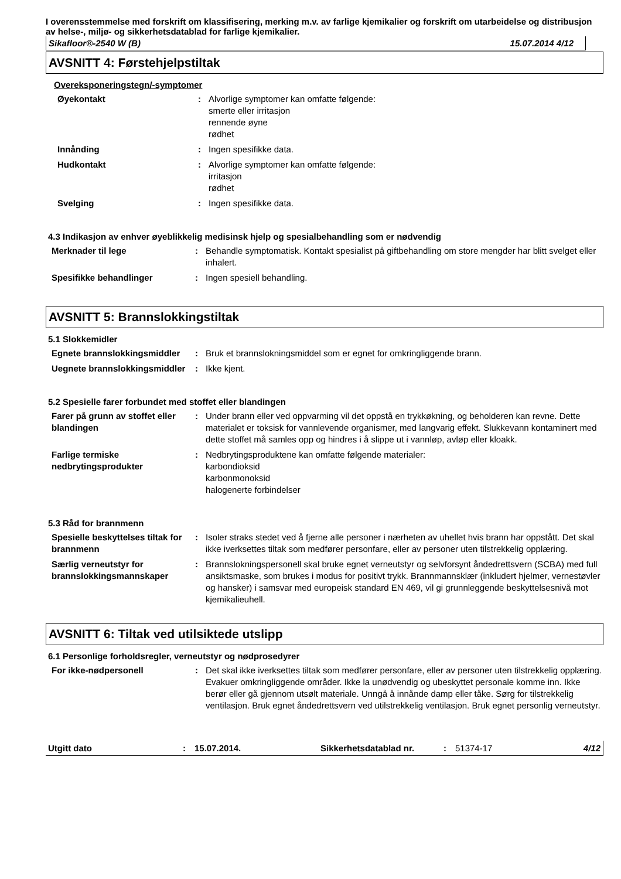I overensstemmelse med forskrift om klassifisering, merking m.v. av farlige kjemikalier og forskrift om utarbeidelse og distribusjon av helse-, miljø- og sikkerhetsdatablad for farlige kjemikalier.
Sikafloor®-2540 W (B) 15.07.2014 4/12
AVSNITT 4: Førstehjelpstiltak
Overeksponeringstegn/-symptomer
Øyekontakt : Alvorlige symptomer kan omfatte følgende:
smerte eller irritasjon
rennende øyne
rødhet
Innånding : Ingen spesifikke data.
Hudkontakt : Alvorlige symptomer kan omfatte følgende:
irritasjon
rødhet
Svelging : Ingen spesifikke data.
4.3 Indikasjon av enhver øyeblikkelig medisinsk hjelp og spesialbehandling som er nødvendig
Merknader til lege : Behandle symptomatisk. Kontakt spesialist på giftbehandling om store mengder har blitt svelget eller inhalert.
Spesifikke behandlinger : Ingen spesiell behandling.
AVSNITT 5: Brannslokkingstiltak
5.1 Slokkemidler
Egnete brannslokkingsmiddler
: Bruk et brannslokningsmiddel som er egnet for omkringliggende brann.
Uegnete brannslokkingsmiddler
: Ikke kjent.
5.2 Spesielle farer forbundet med stoffet eller blandingen
Farer på grunn av stoffet eller blandingen
: Under brann eller ved oppvarming vil det oppstå en trykkøkning, og beholderen kan revne. Dette materialet er toksisk for vannlevende organismer, med langvarig effekt. Slukkevann kontaminert med dette stoffet må samles opp og hindres i å slippe ut i vannløp, avløp eller kloakk.
Farlige termiske nedbrytingsprodukter
: Nedbrytingsproduktene kan omfatte følgende materialer:
karbondioksid
karbonmonoksid
halogenerte forbindelser
5.3 Råd for brannmenn
Spesielle beskyttelses tiltak for brannmenn
: Isoler straks stedet ved å fjerne alle personer i nærheten av uhellet hvis brann har oppstått. Det skal ikke iverksettes tiltak som medfører personfare, eller av personer uten tilstrekkelig opplæring.
Særlig verneutstyr for brannslokkingsmannskaper
: Brannslokningspersonell skal bruke egnet verneutstyr og selvforsynt åndedrettsvern (SCBA) med full ansiktsmaske, som brukes i modus for positivt trykk. Brannmannsklær (inkludert hjelmer, vernestøvler og hansker) i samsvar med europeisk standard EN 469, vil gi grunnleggende beskyttelsesnivå mot kjemikalieuhell.
AVSNITT 6: Tiltak ved utilsiktede utslipp
6.1 Personlige forholdsregler, verneutstyr og nødprosedyrer
For ikke-nødpersonell : Det skal ikke iverksettes tiltak som medfører personfare, eller av personer uten tilstrekkelig opplæring. Evakuer omkringliggende områder. Ikke la unødvendig og ubeskyttet personale komme inn. Ikke berør eller gå gjennom utsølt materiale. Unngå å innånde damp eller tåke. Sørg for tilstrekkelig ventilasjon. Bruk egnet åndedrettsvern ved utilstrekkelig ventilasjon. Bruk egnet personlig verneutstyr.
Utgitt dato: 15.07.2014. Sikkerhetsdatablad nr.: 51374-17 4/12